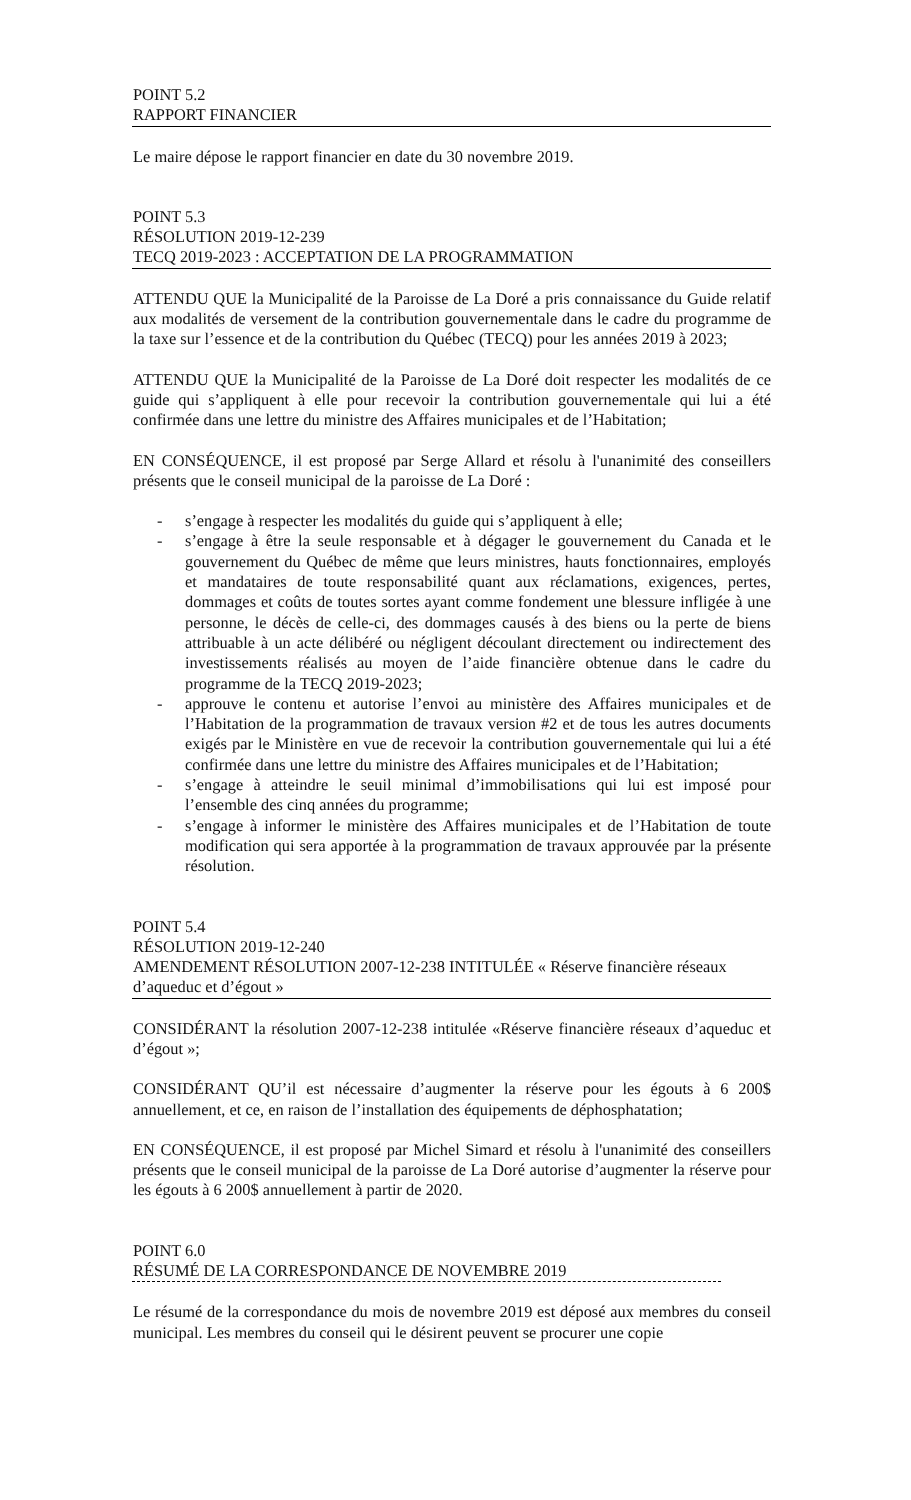POINT 5.2
RAPPORT FINANCIER
Le maire dépose le rapport financier en date du 30 novembre 2019.
POINT 5.3
RÉSOLUTION 2019-12-239
TECQ 2019-2023 : ACCEPTATION DE LA PROGRAMMATION
ATTENDU QUE la Municipalité de la Paroisse de La Doré a pris connaissance du Guide relatif aux modalités de versement de la contribution gouvernementale dans le cadre du programme de la taxe sur l’essence et de la contribution du Québec (TECQ) pour les années 2019 à 2023;
ATTENDU QUE la Municipalité de la Paroisse de La Doré doit respecter les modalités de ce guide qui s’appliquent à elle pour recevoir la contribution gouvernementale qui lui a été confirmée dans une lettre du ministre des Affaires municipales et de l’Habitation;
EN CONSÉQUENCE, il est proposé par Serge Allard et résolu à l'unanimité des conseillers présents que le conseil municipal de la paroisse de La Doré :
- s’engage à respecter les modalités du guide qui s’appliquent à elle;
- s’engage à être la seule responsable et à dégager le gouvernement du Canada et le gouvernement du Québec de même que leurs ministres, hauts fonctionnaires, employés et mandataires de toute responsabilité quant aux réclamations, exigences, pertes, dommages et coûts de toutes sortes ayant comme fondement une blessure infligée à une personne, le décès de celle-ci, des dommages causés à des biens ou la perte de biens attribuable à un acte délibéré ou négligent découlant directement ou indirectement des investissements réalisés au moyen de l’aide financière obtenue dans le cadre du programme de la TECQ 2019-2023;
- approuve le contenu et autorise l’envoi au ministère des Affaires municipales et de l’Habitation de la programmation de travaux version #2 et de tous les autres documents exigés par le Ministère en vue de recevoir la contribution gouvernementale qui lui a été confirmée dans une lettre du ministre des Affaires municipales et de l’Habitation;
- s’engage à atteindre le seuil minimal d’immobilisations qui lui est imposé pour l’ensemble des cinq années du programme;
- s’engage à informer le ministère des Affaires municipales et de l’Habitation de toute modification qui sera apportée à la programmation de travaux approuvée par la présente résolution.
POINT 5.4
RÉSOLUTION 2019-12-240
AMENDEMENT RÉSOLUTION 2007-12-238 INTITULÉE « Réserve financière réseaux d’aqueduc et d’égout »
CONSIDÉRANT la résolution 2007-12-238 intitulée «Réserve financière réseaux d’aqueduc et d’égout »;
CONSIDÉRANT QU’il est nécessaire d’augmenter la réserve pour les égouts à 6 200$ annuellement, et ce, en raison de l’installation des équipements de déphosphatation;
EN CONSÉQUENCE, il est proposé par Michel Simard et résolu à l'unanimité des conseillers présents que le conseil municipal de la paroisse de La Doré autorise d’augmenter la réserve pour les égouts à 6 200$ annuellement à partir de 2020.
POINT 6.0
RÉSUMÉ DE LA CORRESPONDANCE DE NOVEMBRE 2019
Le résumé de la correspondance du mois de novembre 2019 est déposé aux membres du conseil municipal. Les membres du conseil qui le désirent peuvent se procurer une copie